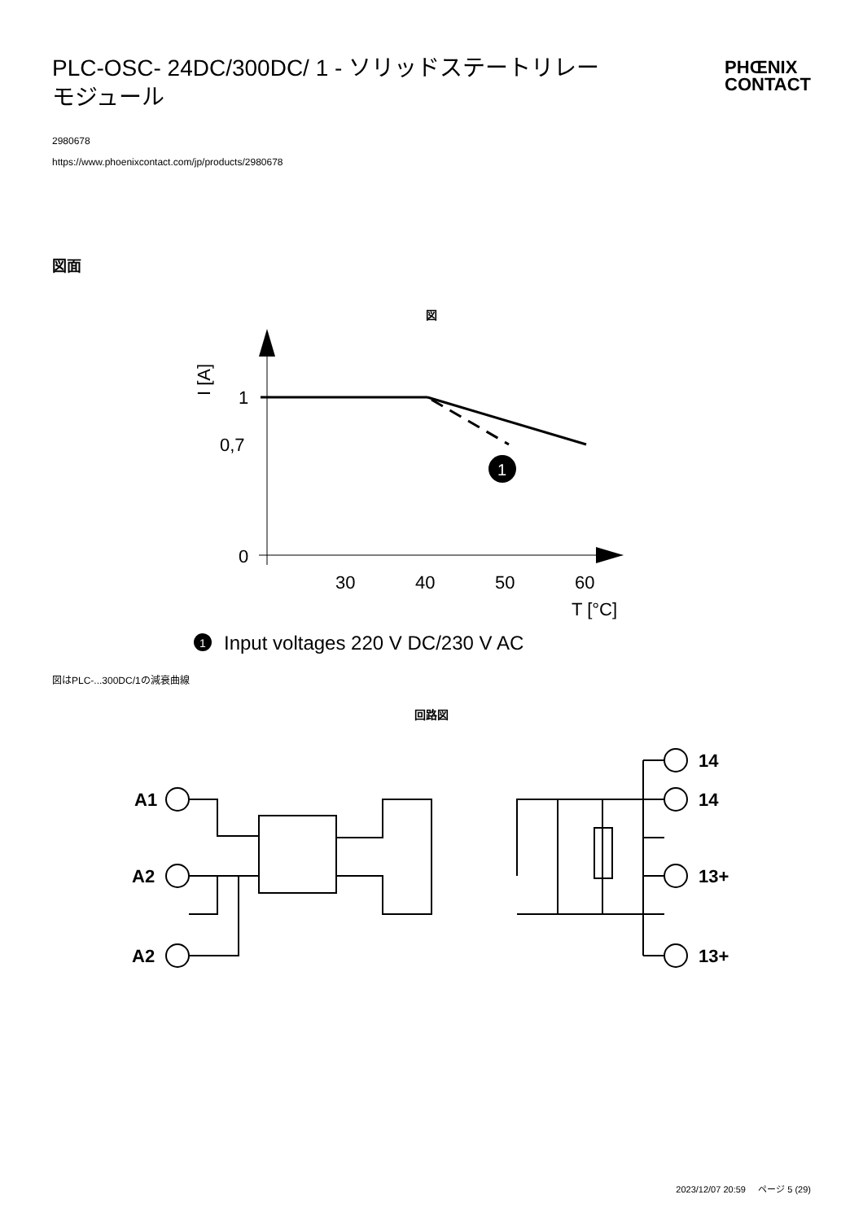PLC-OSC- 24DC/300DC/ 1 - ソリッドステートリレーモジュール
PHŒNIX
CONTACT
2980678
https://www.phoenixcontact.com/jp/products/2980678
図面
図
1
1
0,7
0
30
40
50
60
T [°C]
I [A]
1
Input voltages 220 V DC/230 V AC
図はPLC-...300DC/1の減衰曲線
回路図
A1
A2
A2
14
14
13+
13+
2023/12/07 20:59 ページ 5 (29)